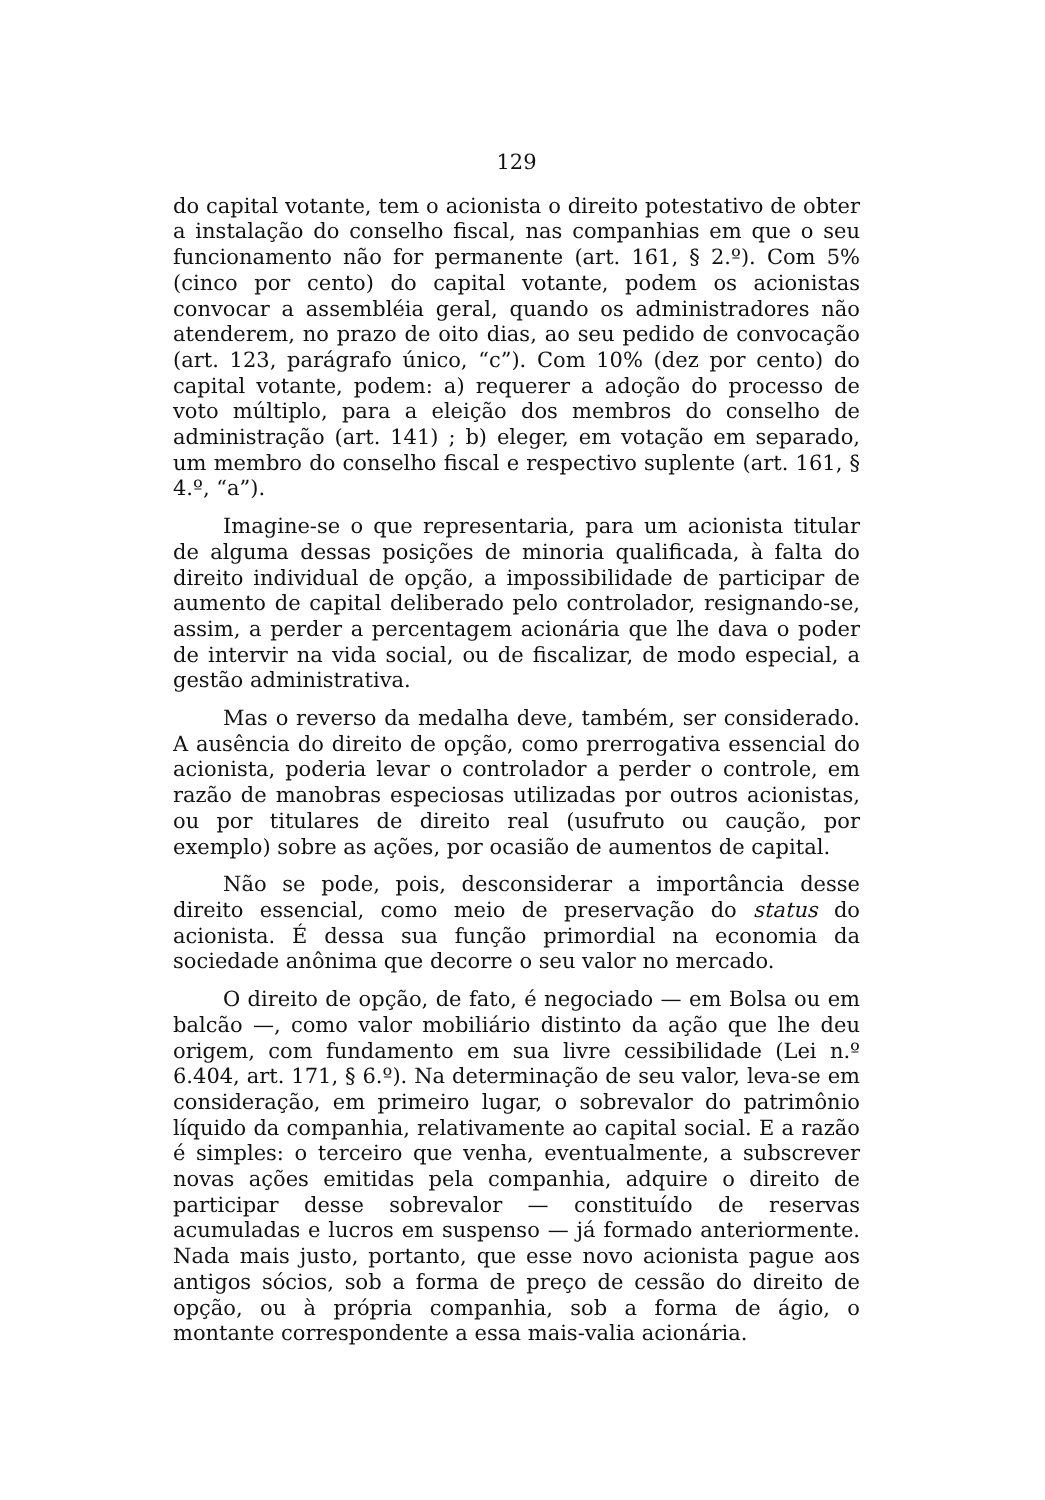129
do capital votante, tem o acionista o direito potestativo de obter a instalação do conselho fiscal, nas companhias em que o seu funcionamento não for permanente (art. 161, § 2.º). Com 5% (cinco por cento) do capital votante, podem os acionistas convocar a assembléia geral, quando os administradores não atenderem, no prazo de oito dias, ao seu pedido de convocação (art. 123, parágrafo único, “c”). Com 10% (dez por cento) do capital votante, podem: a) requerer a adoção do processo de voto múltiplo, para a eleição dos membros do conselho de administração (art. 141) ; b) eleger, em votação em separado, um membro do conselho fiscal e respectivo suplente (art. 161, § 4.º, “a”).
Imagine-se o que representaria, para um acionista titular de alguma dessas posições de minoria qualificada, à falta do direito individual de opção, a impossibilidade de participar de aumento de capital deliberado pelo controlador, resignando-se, assim, a perder a percentagem acionária que lhe dava o poder de intervir na vida social, ou de fiscalizar, de modo especial, a gestão administrativa.
Mas o reverso da medalha deve, também, ser considerado. A ausência do direito de opção, como prerrogativa essencial do acionista, poderia levar o controlador a perder o controle, em razão de manobras especiosas utilizadas por outros acionistas, ou por titulares de direito real (usufruto ou caução, por exemplo) sobre as ações, por ocasião de aumentos de capital.
Não se pode, pois, desconsiderar a importância desse direito essencial, como meio de preservação do status do acionista. É dessa sua função primordial na economia da sociedade anônima que decorre o seu valor no mercado.
O direito de opção, de fato, é negociado — em Bolsa ou em balcão —, como valor mobiliário distinto da ação que lhe deu origem, com fundamento em sua livre cessibilidade (Lei n.º 6.404, art. 171, § 6.º). Na determinação de seu valor, leva-se em consideração, em primeiro lugar, o sobrevalor do patrimônio líquido da companhia, relativamente ao capital social. E a razão é simples: o terceiro que venha, eventualmente, a subscrever novas ações emitidas pela companhia, adquire o direito de participar desse sobrevalor — constituído de reservas acumuladas e lucros em suspenso — já formado anteriormente. Nada mais justo, portanto, que esse novo acionista pague aos antigos sócios, sob a forma de preço de cessão do direito de opção, ou à própria companhia, sob a forma de ágio, o montante correspondente a essa mais-valia acionária.